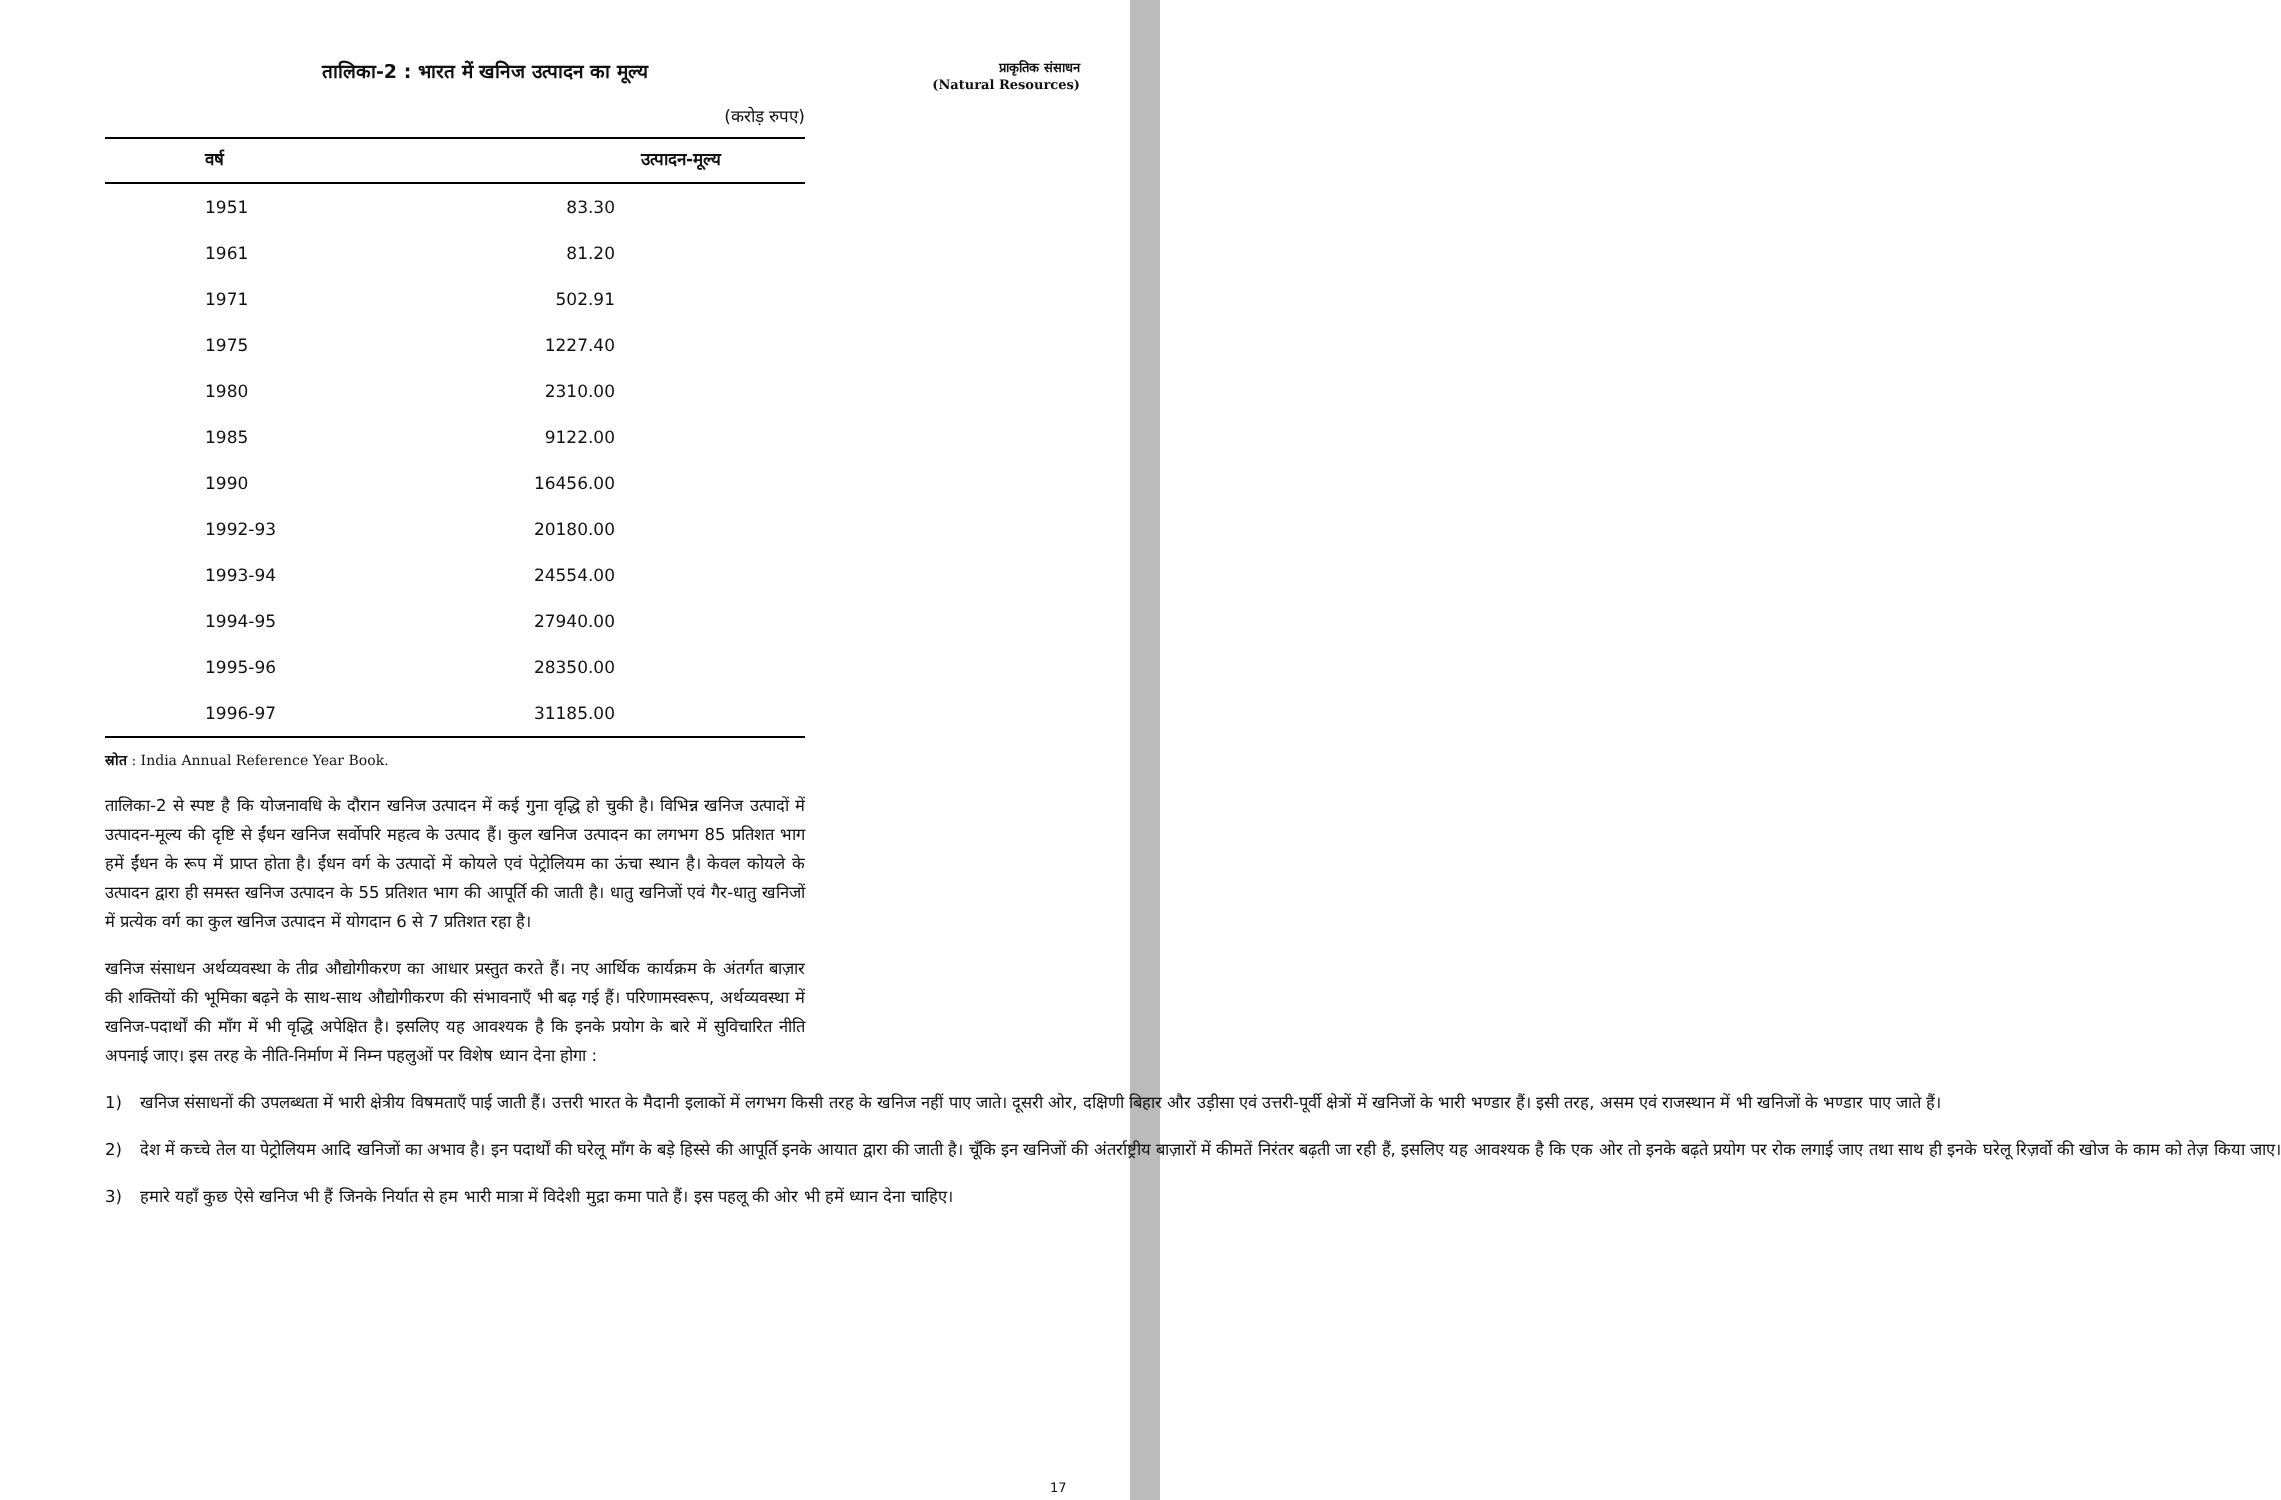प्राकृतिक संसाधन
(Natural Resources)
तालिका-2 : भारत में खनिज उत्पादन का मूल्य
(करोड़ रुपए)
| वर्ष | उत्पादन-मूल्य |
| --- | --- |
| 1951 | 83.30 |
| 1961 | 81.20 |
| 1971 | 502.91 |
| 1975 | 1227.40 |
| 1980 | 2310.00 |
| 1985 | 9122.00 |
| 1990 | 16456.00 |
| 1992-93 | 20180.00 |
| 1993-94 | 24554.00 |
| 1994-95 | 27940.00 |
| 1995-96 | 28350.00 |
| 1996-97 | 31185.00 |
स्रोत : India Annual Reference Year Book.
तालिका-2 से स्पष्ट है कि योजनावधि के दौरान खनिज उत्पादन में कई गुना वृद्धि हो चुकी है। विभिन्न खनिज उत्पादों में उत्पादन-मूल्य की दृष्टि से ईंधन खनिज सर्वोपरि महत्व के उत्पाद हैं। कुल खनिज उत्पादन का लगभग 85 प्रतिशत भाग हमें ईंधन के रूप में प्राप्त होता है। ईंधन वर्ग के उत्पादों में कोयले एवं पेट्रोलियम का ऊंचा स्थान है। केवल कोयले के उत्पादन द्वारा ही समस्त खनिज उत्पादन के 55 प्रतिशत भाग की आपूर्ति की जाती है। धातु खनिजों एवं गैर-धातु खनिजों में प्रत्येक वर्ग का कुल खनिज उत्पादन में योगदान 6 से 7 प्रतिशत रहा है।
खनिज संसाधन अर्थव्यवस्था के तीव्र औद्योगीकरण का आधार प्रस्तुत करते हैं। नए आर्थिक कार्यक्रम के अंतर्गत बाज़ार की शक्तियों की भूमिका बढ़ने के साथ-साथ औद्योगीकरण की संभावनाएँ भी बढ़ गई हैं। परिणामस्वरूप, अर्थव्यवस्था में खनिज-पदार्थों की माँग में भी वृद्धि अपेक्षित है। इसलिए यह आवश्यक है कि इनके प्रयोग के बारे में सुविचारित नीति अपनाई जाए। इस तरह के नीति-निर्माण में निम्न पहलुओं पर विशेष ध्यान देना होगा :
1) खनिज संसाधनों की उपलब्धता में भारी क्षेत्रीय विषमताएँ पाई जाती हैं। उत्तरी भारत के मैदानी इलाकों में लगभग किसी तरह के खनिज नहीं पाए जाते। दूसरी ओर, दक्षिणी बिहार और उड़ीसा एवं उत्तरी-पूर्वी क्षेत्रों में खनिजों के भारी भण्डार हैं। इसी तरह, असम एवं राजस्थान में भी खनिजों के भण्डार पाए जाते हैं।
2) देश में कच्चे तेल या पेट्रोलियम आदि खनिजों का अभाव है। इन पदार्थों की घरेलू माँग के बड़े हिस्से की आपूर्ति इनके आयात द्वारा की जाती है। चूँकि इन खनिजों की अंतर्राष्ट्रीय बाज़ारों में कीमतें निरंतर बढ़ती जा रही हैं, इसलिए यह आवश्यक है कि एक ओर तो इनके बढ़ते प्रयोग पर रोक लगाई जाए तथा साथ ही इनके घरेलू रिज़र्वो की खोज के काम को तेज़ किया जाए।
3) हमारे यहाँ कुछ ऐसे खनिज भी हैं जिनके निर्यात से हम भारी मात्रा में विदेशी मुद्रा कमा पाते हैं। इस पहलू की ओर भी हमें ध्यान देना चाहिए।
17